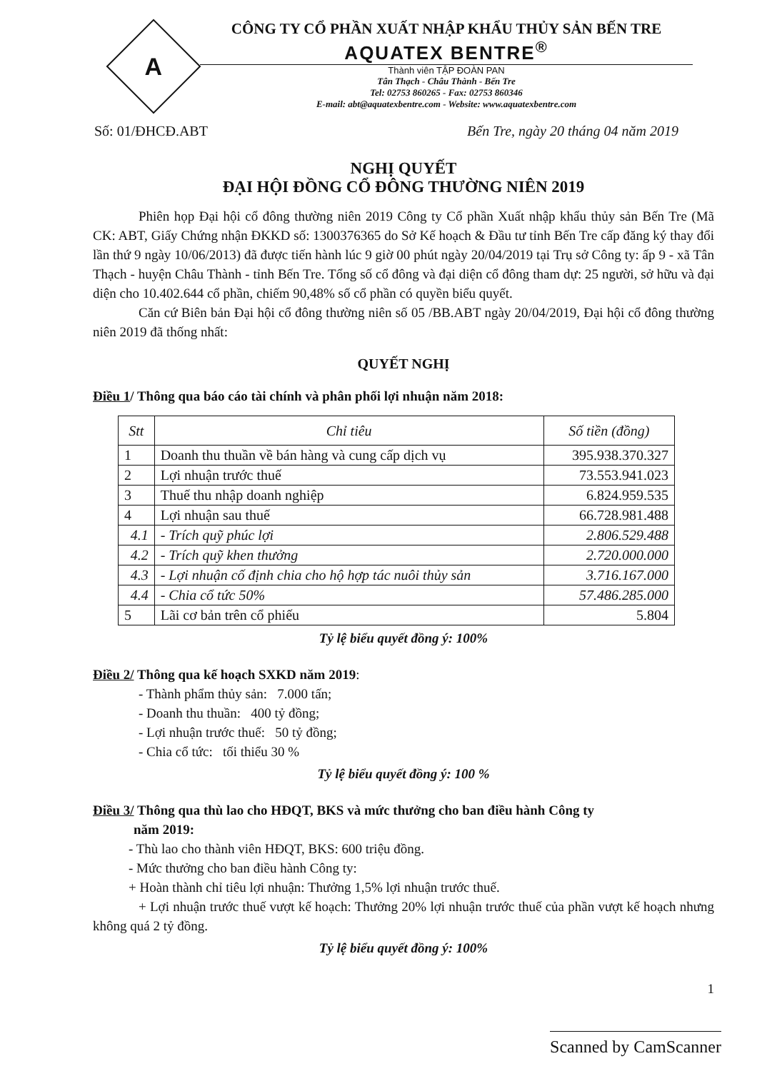A
CÔNG TY CỔ PHẦN XUẤT NHẬP KHẨU THỦY SẢN BẾN TRE
AQUATEX BENTRE<sup>®</sup>
Thành viên TẬP ĐOÀN PAN
Tân Thạch - Châu Thành - Bến Tre
Tel: 02753 860265 - Fax: 02753 860346
E-mail: abt@aquatexbentre.com - Website: www.aquatexbentre.com
Số: 01/ĐHCĐ.ABT Bến Tre, ngày 20 tháng 04 năm 2019
NGHỊ QUYẾT
ĐẠI HỘI ĐỒNG CỔ ĐÔNG THƯỜNG NIÊN 2019
Phiên họp Đại hội cổ đông thường niên 2019 Công ty Cổ phần Xuất nhập khẩu thủy sản Bến Tre (Mã CK: ABT, Giấy Chứng nhận ĐKKD số: 1300376365 do Sở Kế hoạch & Đầu tư tỉnh Bến Tre cấp đăng ký thay đổi lần thứ 9 ngày 10/06/2013) đã được tiến hành lúc 9 giờ 00 phút ngày 20/04/2019 tại Trụ sở Công ty: ấp 9 - xã Tân Thạch - huyện Châu Thành - tỉnh Bến Tre. Tổng số cổ đông và đại diện cổ đông tham dự: 25 người, sở hữu và đại diện cho 10.402.644 cổ phần, chiếm 90,48% số cổ phần có quyền biểu quyết.
Căn cứ Biên bản Đại hội cổ đông thường niên số 05 /BB.ABT ngày 20/04/2019, Đại hội cổ đông thường niên 2019 đã thống nhất:
QUYẾT NGHỊ
Điều 1/ Thông qua báo cáo tài chính và phân phối lợi nhuận năm 2018:
| Stt | Chỉ tiêu | Số tiền (đồng) |
| --- | --- | --- |
| 1 | Doanh thu thuần về bán hàng và cung cấp dịch vụ | 395.938.370.327 |
| 2 | Lợi nhuận trước thuế | 73.553.941.023 |
| 3 | Thuế thu nhập doanh nghiệp | 6.824.959.535 |
| 4 | Lợi nhuận sau thuế | 66.728.981.488 |
| 4.1 | - Trích quỹ phúc lợi | 2.806.529.488 |
| 4.2 | - Trích quỹ khen thưởng | 2.720.000.000 |
| 4.3 | - Lợi nhuận cố định chia cho hộ hợp tác nuôi thủy sản | 3.716.167.000 |
| 4.4 | - Chia cổ tức 50% | 57.486.285.000 |
| 5 | Lãi cơ bản trên cổ phiếu | 5.804 |
Tỷ lệ biểu quyết đồng ý: 100%
Điều 2/ Thông qua kế hoạch SXKD năm 2019:
- Thành phẩm thủy sản: 7.000 tấn;
- Doanh thu thuần: 400 tỷ đồng;
- Lợi nhuận trước thuế: 50 tỷ đồng;
- Chia cổ tức: tối thiểu 30 %
Tỷ lệ biểu quyết đồng ý: 100 %
Điều 3/ Thông qua thù lao cho HĐQT, BKS và mức thưởng cho ban điều hành Công ty
năm 2019:
- Thù lao cho thành viên HĐQT, BKS: 600 triệu đồng.
- Mức thưởng cho ban điều hành Công ty:
+ Hoàn thành chỉ tiêu lợi nhuận: Thưởng 1,5% lợi nhuận trước thuế.
+ Lợi nhuận trước thuế vượt kế hoạch: Thưởng 20% lợi nhuận trước thuế của phần vượt kế hoạch nhưng không quá 2 tỷ đồng.
Tỷ lệ biểu quyết đồng ý: 100%
1
Scanned by CamScanner